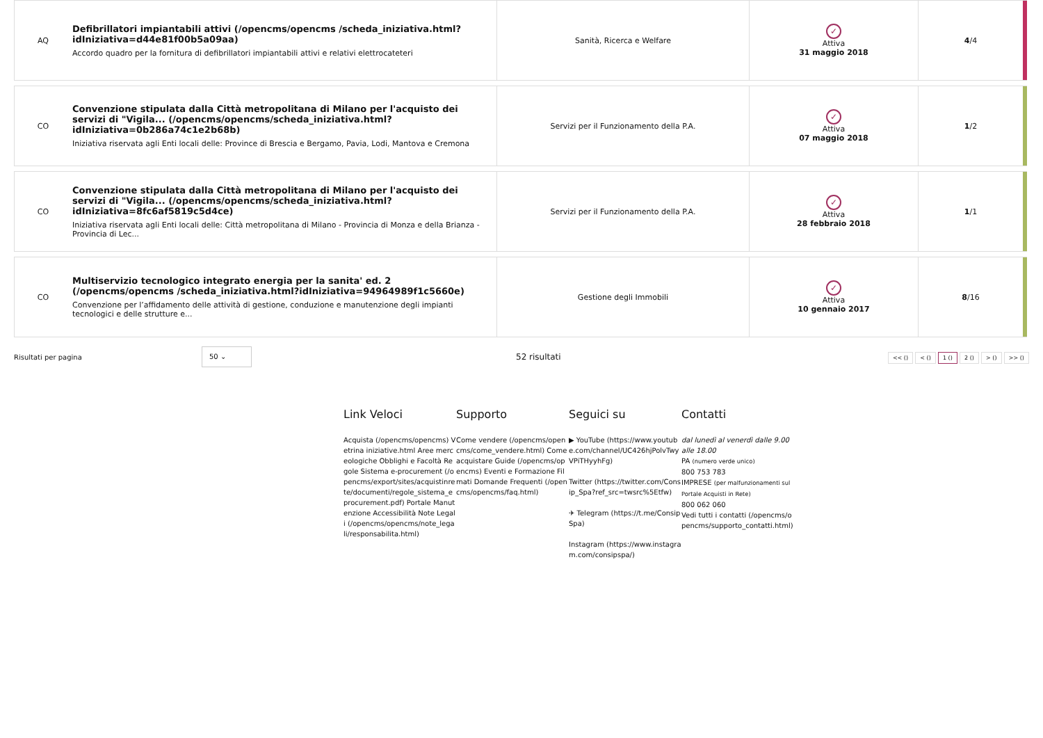| AQ | Defibrillatori impiantabili attivi (/opencms/opencms /scheda_iniziativa.html?idIniziativa=d44e81f00b5a09aa) Accordo quadro per la fornitura di defibrillatori impiantabili attivi e relativi elettrocateteri | Sanità, Ricerca e Welfare | ✓ Attiva 31 maggio 2018 | 4 /4 | |
| CO | Convenzione stipulata dalla Città metropolitana di Milano per l'acquisto dei servizi di "Vigila... (/opencms/opencms/scheda_iniziativa.html?idIniziativa=0b286a74c1e2b68b) Iniziativa riservata agli Enti locali delle: Province di Brescia e Bergamo, Pavia, Lodi, Mantova e Cremona | Servizi per il Funzionamento della P.A. | ✓ Attiva 07 maggio 2018 | 1 /2 | |
| CO | Convenzione stipulata dalla Città metropolitana di Milano per l'acquisto dei servizi di "Vigila... (/opencms/opencms/scheda_iniziativa.html?idIniziativa=8fc6af5819c5d4ce) Iniziativa riservata agli Enti locali delle: Città metropolitana di Milano - Provincia di Monza e della Brianza - Provincia di Lec... | Servizi per il Funzionamento della P.A. | ✓ Attiva 28 febbraio 2018 | 1 /1 | |
| CO | Multiservizio tecnologico integrato energia per la sanita' ed. 2 (/opencms/opencms /scheda_iniziativa.html?idIniziativa=94964989f1c5660e) Convenzione per l’affidamento delle attività di gestione, conduzione e manutenzione degli impianti tecnologici e delle strutture e... | Gestione degli Immobili | ✓ Attiva 10 gennaio 2017 | 8 /16 | |
Risultati per pagina 50 ⌄ 52 risultati << () < () 1 () 2 () > () >> ()
Link Veloci
Acquista (/opencms/opencms) Vetrina iniziative.html Aree merceologiche Obblighi e Facoltà Regole Sistema e-procurement (/opencms/export/sites/acquistinrete/documenti/regole_sistema_eprocurement.pdf) Portale Manutenzione Accessibilità Note Legali (/opencms/opencms/note_legali/responsabilita.html)
Supporto
Come vendere (/opencms/opencms/come_vendere.html) Come acquistare Guide (/opencms/opencms) Eventi e Formazione Filmati Domande Frequenti (/opencms/opencms/faq.html)
Seguici su
▶ YouTube (https://www.youtube.com/channel/UC426hjPolvTwyVPiTHyyhFg)
Twitter (https://twitter.com/Consip_Spa?ref_src=twsrc%5Etfw)
✈ Telegram (https://t.me/ConsipSpa)
Instagram (https://www.instagram.com/consipspa/)
Contatti
dal lunedì al venerdì dalle 9.00 alle 18.00
PA (numero verde unico)
800 753 783
IMPRESE (per malfunzionamenti sul Portale Acquisti in Rete)
800 062 060
Vedi tutti i contatti (/opencms/opencms/supporto_contatti.html)